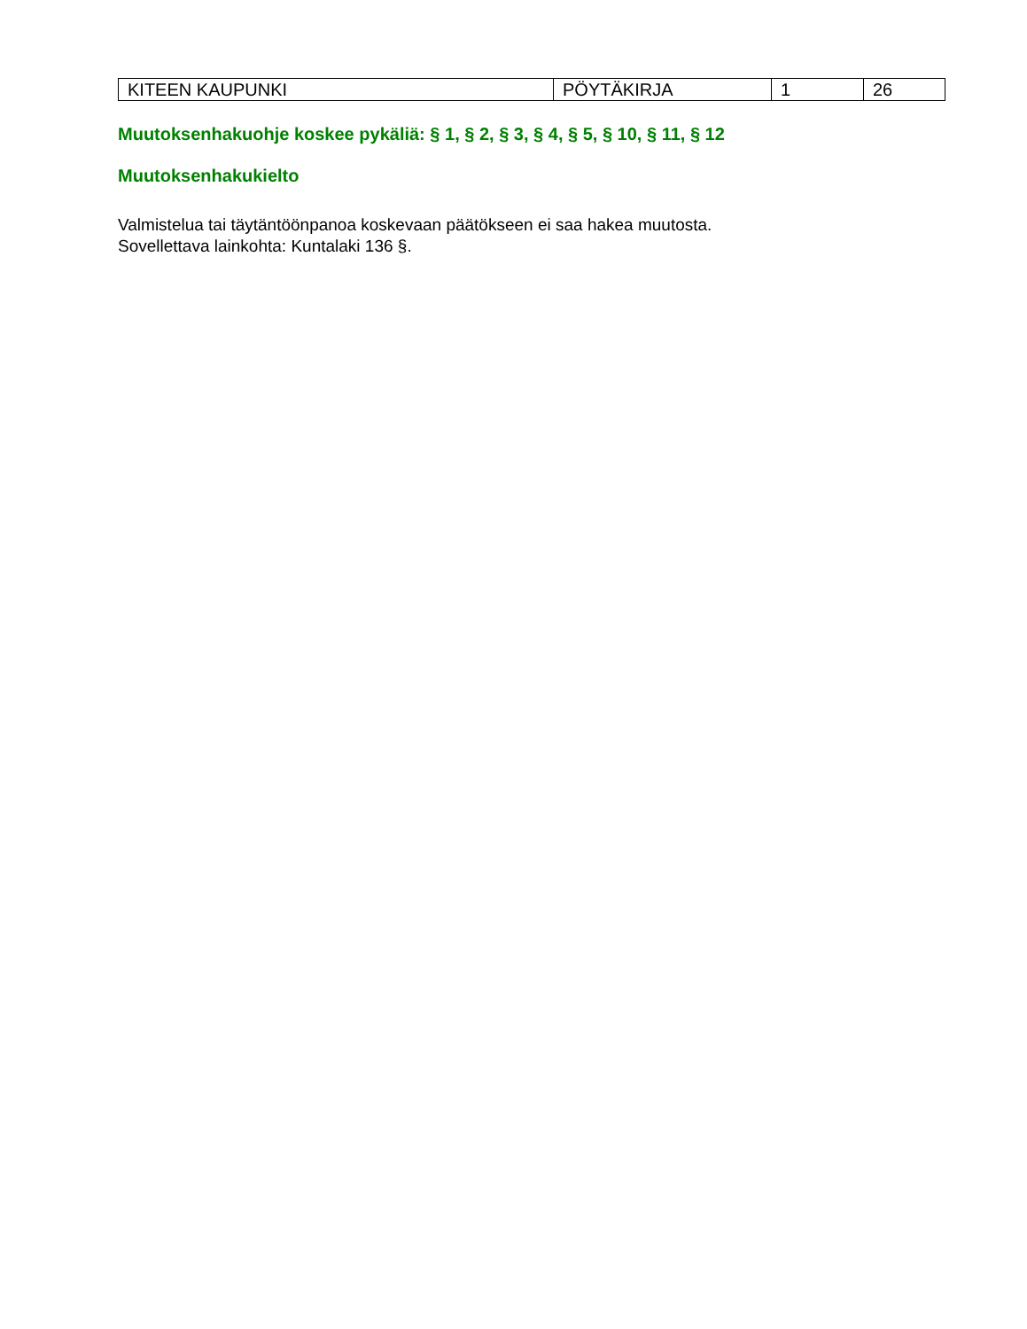| KITEEN KAUPUNKI | PÖYTÄKIRJA | 1 | 26 |
Muutoksenhakuohje koskee pykäliä: § 1, § 2, § 3, § 4, § 5, § 10, § 11, § 12
Muutoksenhakukielto
Valmistelua tai täytäntöönpanoa koskevaan päätökseen ei saa hakea muutosta.
Sovellettava lainkohta: Kuntalaki 136 §.